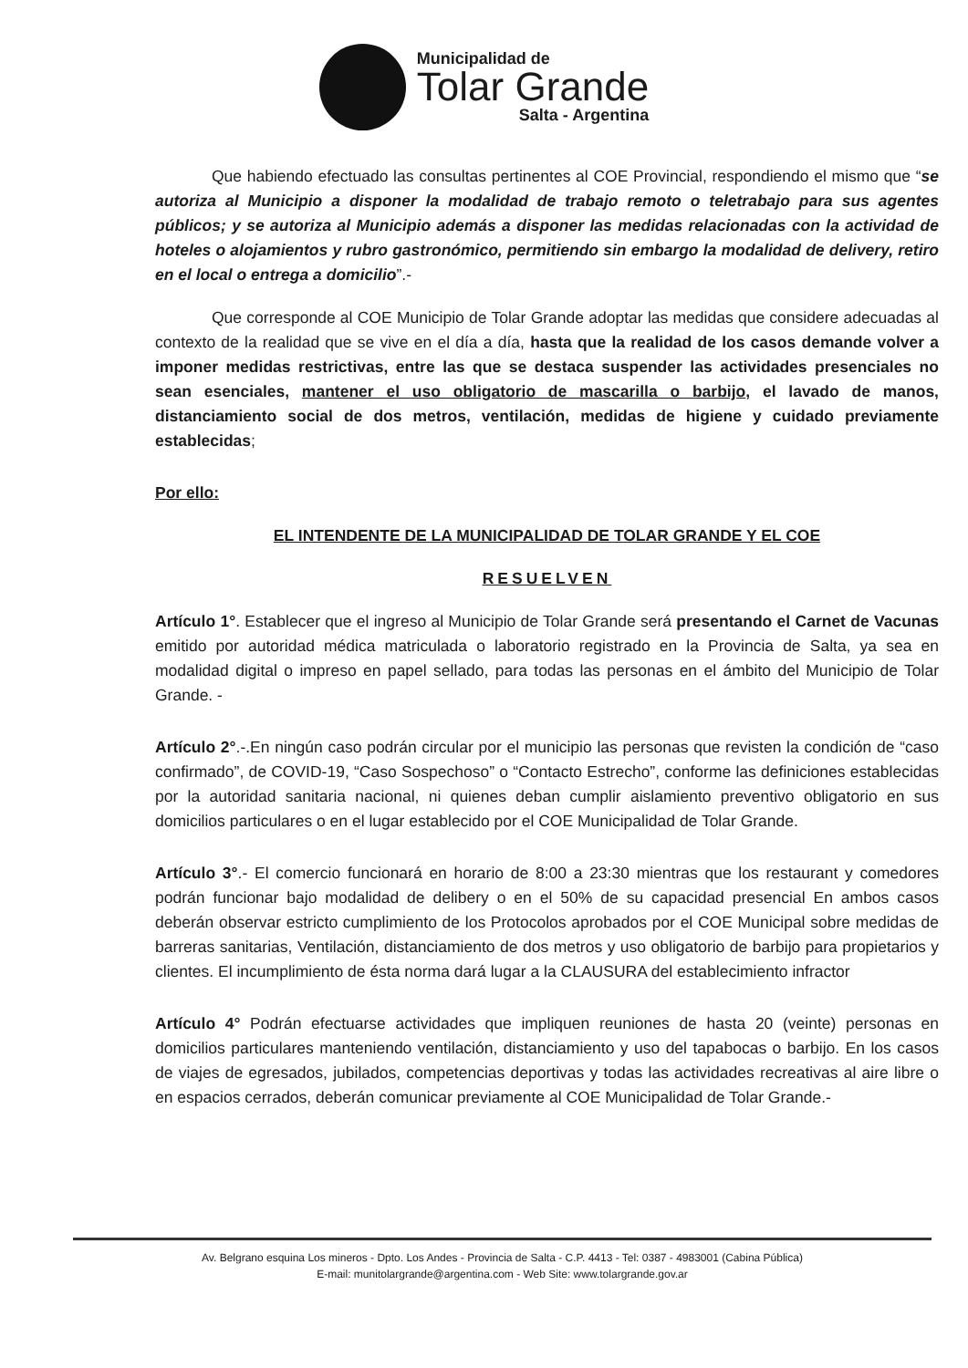Municipalidad de
Tolar Grande
Salta - Argentina
Que habiendo efectuado las consultas pertinentes al COE Provincial, respondiendo el mismo que “se autoriza al Municipio a disponer la modalidad de trabajo remoto o teletrabajo para sus agentes públicos; y se autoriza al Municipio además a disponer las medidas relacionadas con la actividad de hoteles o alojamientos y rubro gastronómico, permitiendo sin embargo la modalidad de delivery, retiro en el local o entrega a domicilio”.-
Que corresponde al COE Municipio de Tolar Grande adoptar las medidas que considere adecuadas al contexto de la realidad que se vive en el día a día, hasta que la realidad de los casos demande volver a imponer medidas restrictivas, entre las que se destaca suspender las actividades presenciales no sean esenciales, mantener el uso obligatorio de mascarilla o barbijo, el lavado de manos, distanciamiento social de dos metros, ventilación, medidas de higiene y cuidado previamente establecidas;
Por ello:
EL INTENDENTE DE LA MUNICIPALIDAD DE TOLAR GRANDE Y EL COE
RESUELVEN
Artículo 1°. Establecer que el ingreso al Municipio de Tolar Grande será presentando el Carnet de Vacunas emitido por autoridad médica matriculada o laboratorio registrado en la Provincia de Salta, ya sea en modalidad digital o impreso en papel sellado, para todas las personas en el ámbito del Municipio de Tolar Grande. -
Artículo 2°.-.En ningún caso podrán circular por el municipio las personas que revisten la condición de “caso confirmado”, de COVID-19, “Caso Sospechoso” o “Contacto Estrecho”, conforme las definiciones establecidas por la autoridad sanitaria nacional, ni quienes deban cumplir aislamiento preventivo obligatorio en sus domicilios particulares o en el lugar establecido por el COE Municipalidad de Tolar Grande.
Artículo 3°.- El comercio funcionará en horario de 8:00 a 23:30 mientras que los restaurant y comedores podrán funcionar bajo modalidad de delibery o en el 50% de su capacidad presencial En ambos casos deberán observar estricto cumplimiento de los Protocolos aprobados por el COE Municipal sobre medidas de barreras sanitarias, Ventilación, distanciamiento de dos metros y uso obligatorio de barbijo para propietarios y clientes. El incumplimiento de ésta norma dará lugar a la CLAUSURA del establecimiento infractor
Artículo 4° Podrán efectuarse actividades que impliquen reuniones de hasta 20 (veinte) personas en domicilios particulares manteniendo ventilación, distanciamiento y uso del tapabocas o barbijo. En los casos de viajes de egresados, jubilados, competencias deportivas y todas las actividades recreativas al aire libre o en espacios cerrados, deberán comunicar previamente al COE Municipalidad de Tolar Grande.-
Av. Belgrano esquina Los mineros - Dpto. Los Andes - Provincia de Salta - C.P. 4413 - Tel: 0387 - 4983001 (Cabina Pública)
E-mail: munitolargrande@argentina.com - Web Site: www.tolargrande.gov.ar